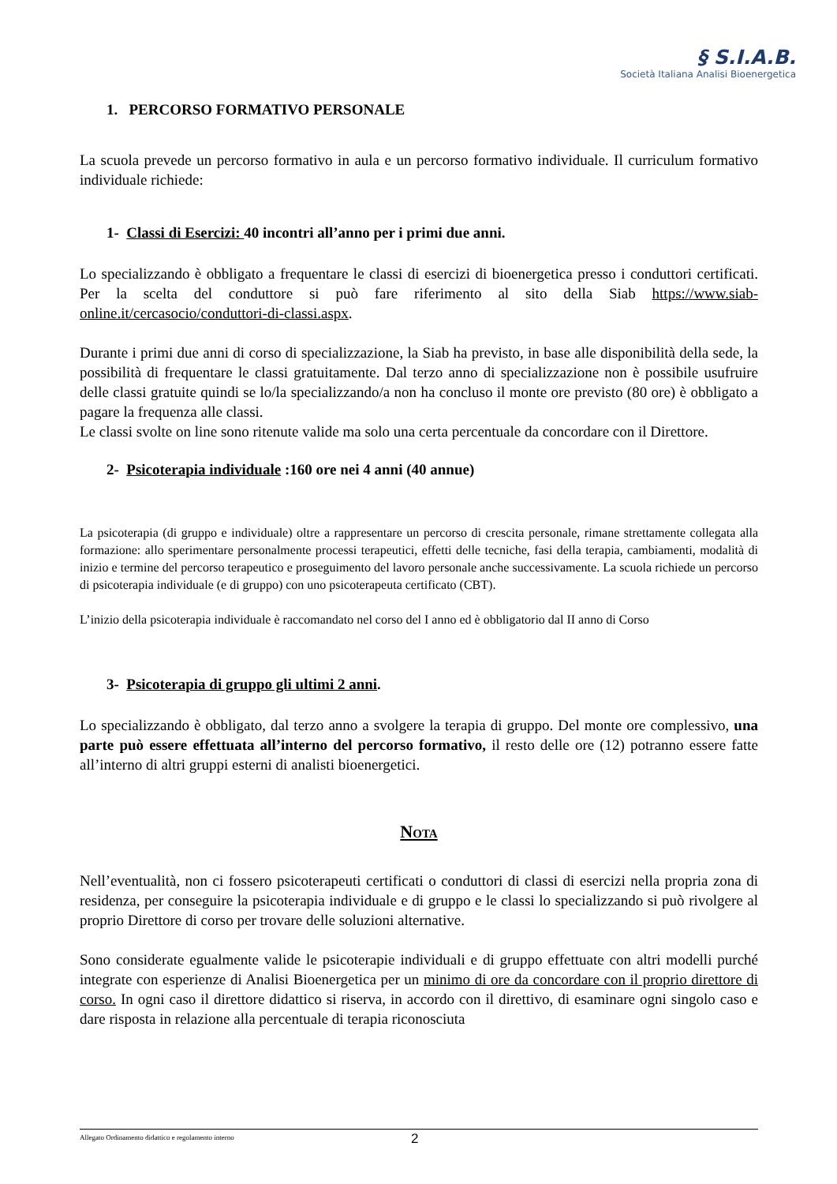§ S.I.A.B.
Società Italiana Analisi Bioenergetica
1. PERCORSO FORMATIVO PERSONALE
La scuola prevede un percorso formativo in aula e un percorso formativo individuale. Il curriculum formativo individuale richiede:
1- Classi di Esercizi: 40 incontri all’anno per i primi due anni.
Lo specializzando è obbligato a frequentare le classi di esercizi di bioenergetica presso i conduttori certificati. Per la scelta del conduttore si può fare riferimento al sito della Siab https://www.siab-online.it/cercasocio/conduttori-di-classi.aspx.
Durante i primi due anni di corso di specializzazione, la Siab ha previsto, in base alle disponibilità della sede, la possibilità di frequentare le classi gratuitamente. Dal terzo anno di specializzazione non è possibile usufruire delle classi gratuite quindi se lo/la specializzando/a non ha concluso il monte ore previsto (80 ore) è obbligato a pagare la frequenza alle classi.
Le classi svolte on line sono ritenute valide ma solo una certa percentuale da concordare con il Direttore.
2- Psicoterapia individuale :160 ore nei 4 anni (40 annue)
La psicoterapia (di gruppo e individuale) oltre a rappresentare un percorso di crescita personale, rimane strettamente collegata alla formazione: allo sperimentare personalmente processi terapeutici, effetti delle tecniche, fasi della terapia, cambiamenti, modalità di inizio e termine del percorso terapeutico e proseguimento del lavoro personale anche successivamente. La scuola richiede un percorso di psicoterapia individuale (e di gruppo) con uno psicoterapeuta certificato (CBT).
L’inizio della psicoterapia individuale è raccomandato nel corso del I anno ed è obbligatorio dal II anno di Corso
3- Psicoterapia di gruppo gli ultimi 2 anni.
Lo specializzando è obbligato, dal terzo anno a svolgere la terapia di gruppo. Del monte ore complessivo, una parte può essere effettuata all’interno del percorso formativo, il resto delle ore (12) potranno essere fatte all’interno di altri gruppi esterni di analisti bioenergetici.
Nota
Nell’eventualità, non ci fossero psicoterapeuti certificati o conduttori di classi di esercizi nella propria zona di residenza, per conseguire la psicoterapia individuale e di gruppo e le classi lo specializzando si può rivolgere al proprio Direttore di corso per trovare delle soluzioni alternative.
Sono considerate egualmente valide le psicoterapie individuali e di gruppo effettuate con altri modelli purché integrate con esperienze di Analisi Bioenergetica per un minimo di ore da concordare con il proprio direttore di corso. In ogni caso il direttore didattico si riserva, in accordo con il direttivo, di esaminare ogni singolo caso e dare risposta in relazione alla percentuale di terapia riconosciuta
Allegato Ordinamento didattico e regolamento interno 2